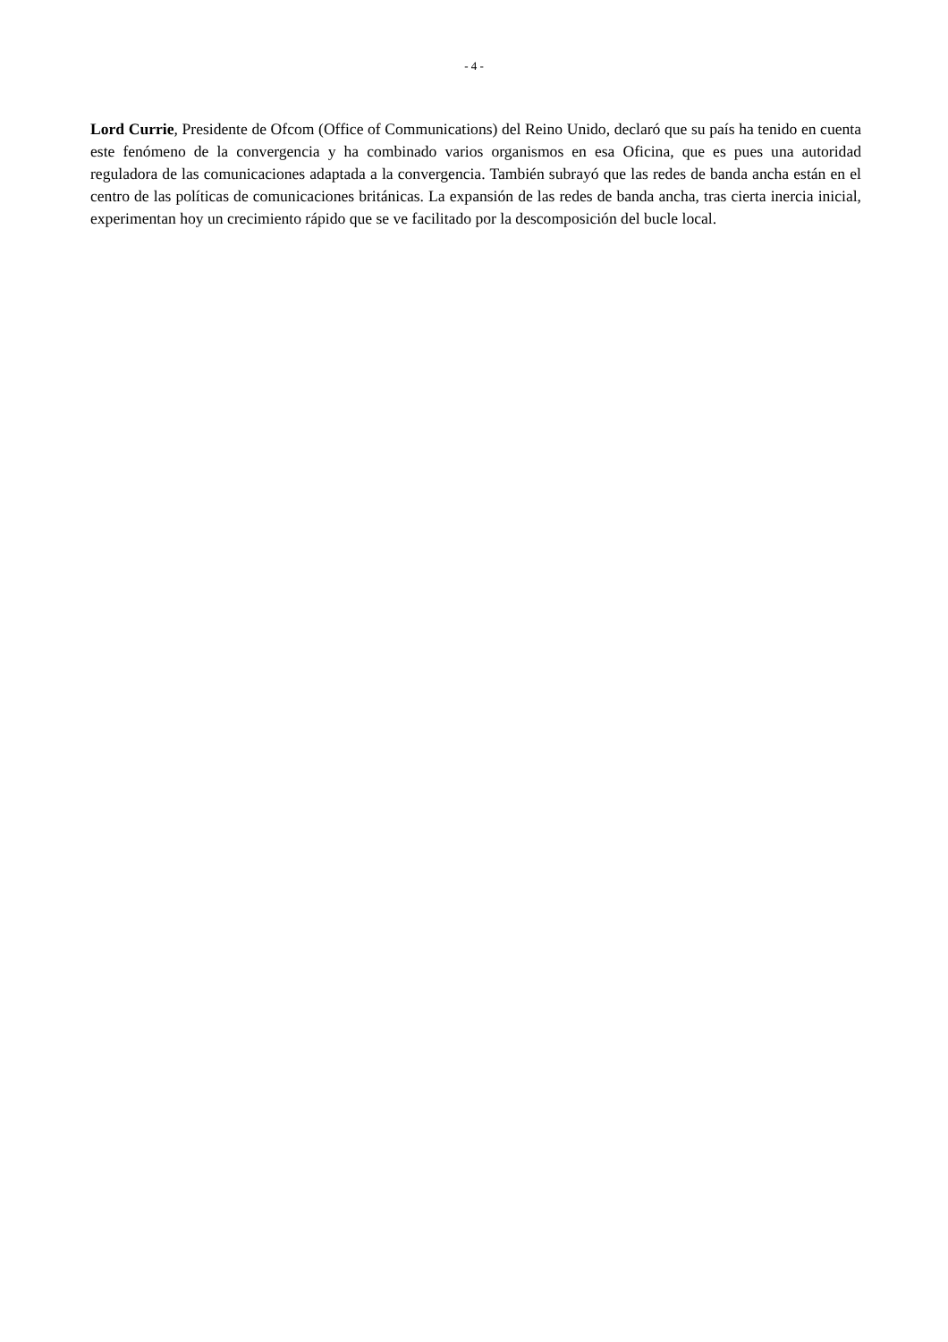- 4 -
Lord Currie, Presidente de Ofcom (Office of Communications) del Reino Unido, declaró que su país ha tenido en cuenta este fenómeno de la convergencia y ha combinado varios organismos en esa Oficina, que es pues una autoridad reguladora de las comunicaciones adaptada a la convergencia. También subrayó que las redes de banda ancha están en el centro de las políticas de comunicaciones británicas. La expansión de las redes de banda ancha, tras cierta inercia inicial, experimentan hoy un crecimiento rápido que se ve facilitado por la descomposición del bucle local.